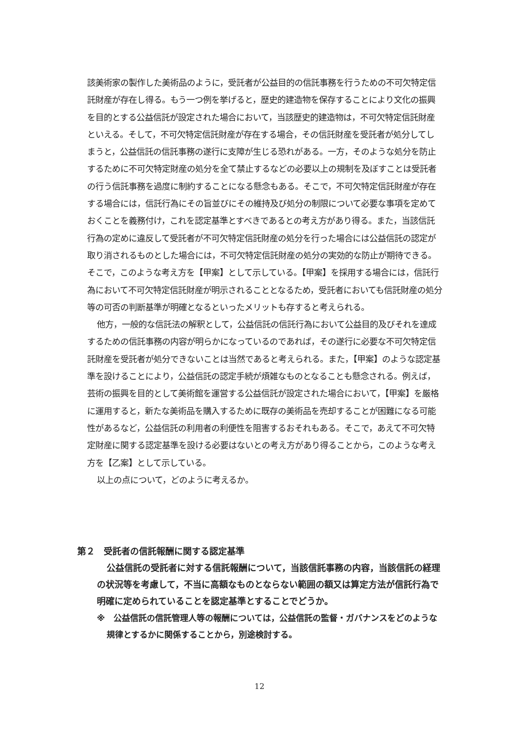該美術家の製作した美術品のように，受託者が公益目的の信託事務を行うための不可欠特定信託財産が存在し得る。もう一つ例を挙げると，歴史的建造物を保存することにより文化の振興を目的とする公益信託が設定された場合において，当該歴史的建造物は，不可欠特定信託財産といえる。そして，不可欠特定信託財産が存在する場合，その信託財産を受託者が処分してしまうと，公益信託の信託事務の遂行に支障が生じる恐れがある。一方，そのような処分を防止するために不可欠特定財産の処分を全て禁止するなどの必要以上の規制を及ぼすことは受託者の行う信託事務を過度に制約することになる懸念もある。そこで，不可欠特定信託財産が存在する場合には，信託行為にその旨並びにその維持及び処分の制限について必要な事項を定めておくことを義務付け，これを認定基準とすべきであるとの考え方があり得る。また，当該信託行為の定めに違反して受託者が不可欠特定信託財産の処分を行った場合には公益信託の認定が取り消されるものとした場合には，不可欠特定信託財産の処分の実効的な防止が期待できる。そこで，このような考え方を【甲案】として示している。【甲案】を採用する場合には，信託行為において不可欠特定信託財産が明示されることとなるため，受託者においても信託財産の処分等の可否の判断基準が明確となるといったメリットも存すると考えられる。
他方，一般的な信託法の解釈として，公益信託の信託行為において公益目的及びそれを達成するための信託事務の内容が明らかになっているのであれば，その遂行に必要な不可欠特定信託財産を受託者が処分できないことは当然であると考えられる。また，【甲案】のような認定基準を設けることにより，公益信託の認定手続が煩雑なものとなることも懸念される。例えば，芸術の振興を目的として美術館を運営する公益信託が設定された場合において，【甲案】を厳格に運用すると，新たな美術品を購入するために既存の美術品を売却することが困難になる可能性があるなど，公益信託の利用者の利便性を阻害するおそれもある。そこで，あえて不可欠特定財産に関する認定基準を設ける必要はないとの考え方があり得ることから，このような考え方を【乙案】として示している。
以上の点について，どのように考えるか。
第２　受託者の信託報酬に関する認定基準
公益信託の受託者に対する信託報酬について，当該信託事務の内容，当該信託の経理の状況等を考慮して，不当に高額なものとならない範囲の額又は算定方法が信託行為で明確に定められていることを認定基準とすることでどうか。
※　公益信託の信託管理人等の報酬については，公益信託の監督・ガバナンスをどのような規律とするかに関係することから，別途検討する。
12